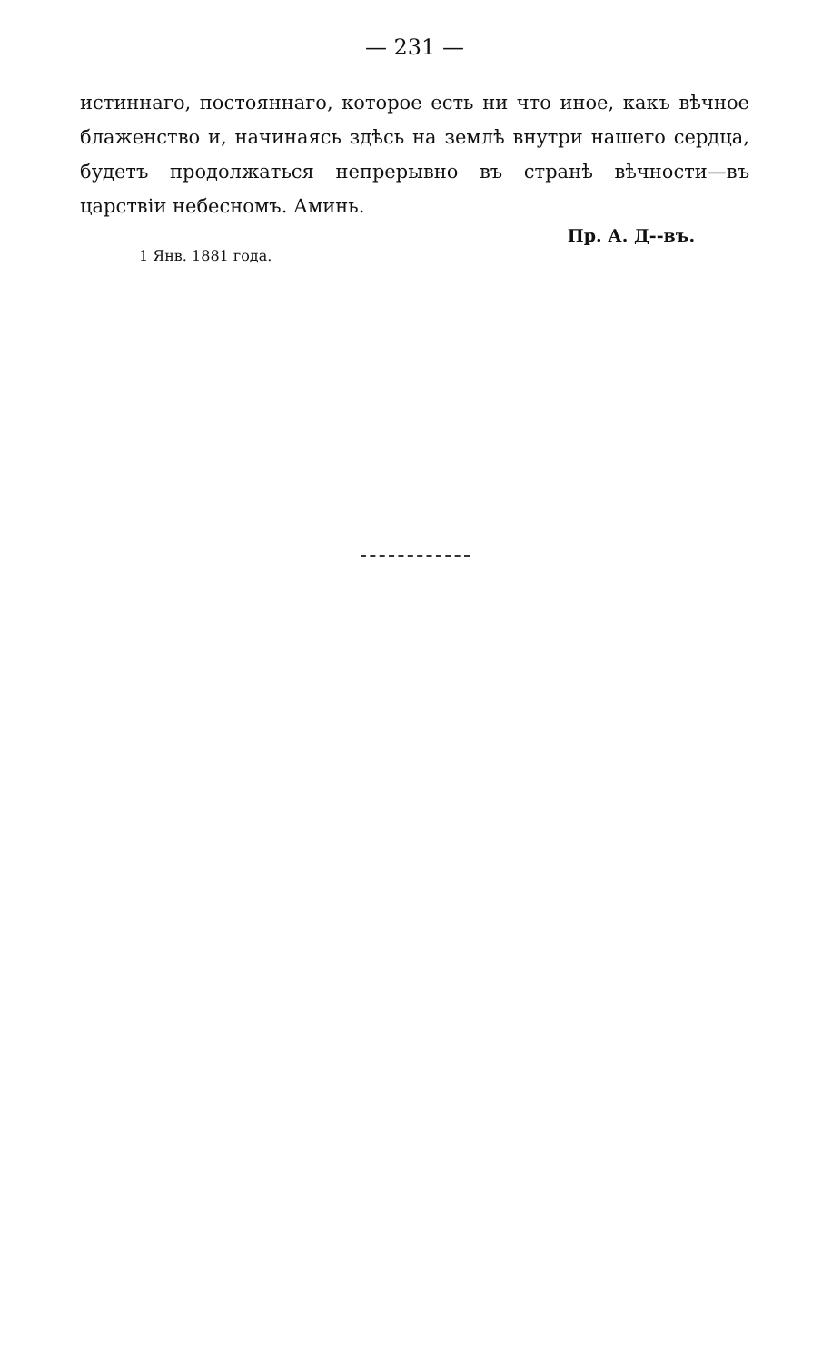— 231 —
истиннаго, постояннаго, которое есть ни что иное, какъ вѣчное блаженство и, начинаясь здѣсь на землѣ внутри нашего сердца, будетъ продолжаться непрерывно въ странѣ вѣчности—въ царствіи небесномъ. Аминь.
Пр. А. Д--въ.
1 Янв. 1881 года.